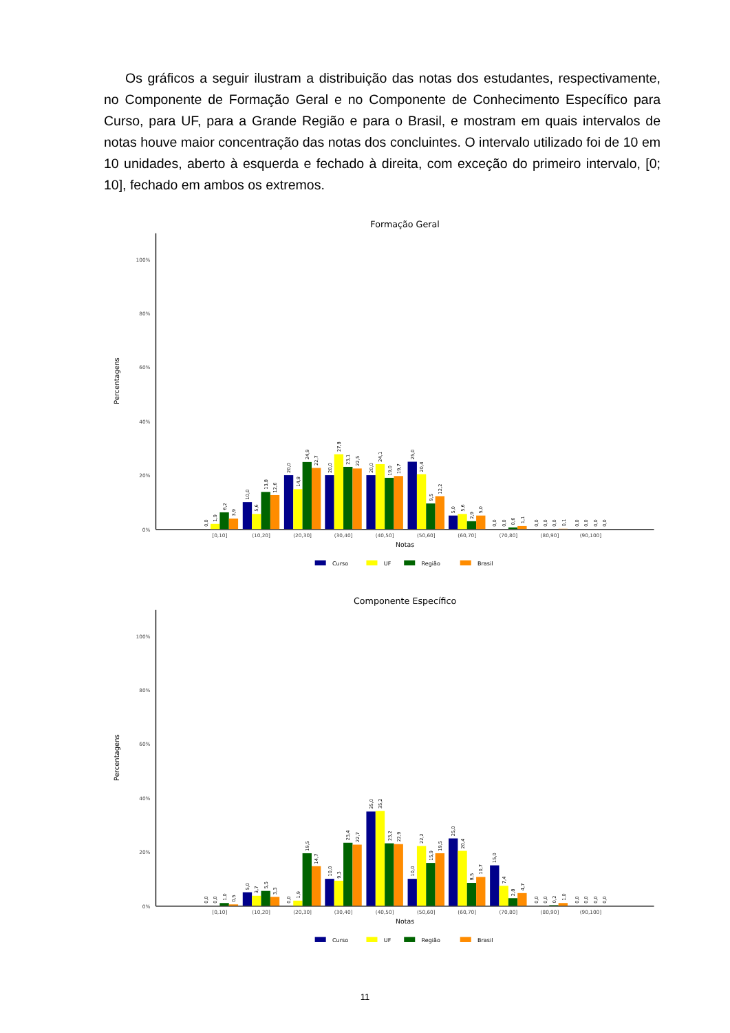Os gráficos a seguir ilustram a distribuição das notas dos estudantes, respectivamente, no Componente de Formação Geral e no Componente de Conhecimento Específico para Curso, para UF, para a Grande Região e para o Brasil, e mostram em quais intervalos de notas houve maior concentração das notas dos concluintes. O intervalo utilizado foi de 10 em 10 unidades, aberto à esquerda e fechado à direita, com exceção do primeiro intervalo, [0; 10], fechado em ambos os extremos.
Formação Geral
100%
80%
60%
40%
20%
0%
Percentagens
0,0
1,9
6,2
3,9
10,0
5,6
13,8
12,6
20,0
14,8
24,9
22,7
20,0
27,8
23,1
22,5
20,0
24,1
19,0
19,7
25,0
20,4
9,5
12,2
5,0
5,6
2,9
5,0
0,0
0,0
0,6
1,1
0,0
0,0
0,0
0,1
0,0
0,0
0,0
0,0
[0,10]
(10,20]
(20,30]
(30,40]
(40,50]
(50,60]
(60,70]
(70,80]
(80,90]
(90,100]
Notas
Curso
UF
Região
Brasil
Componente Específico
100%
80%
60%
40%
20%
0%
Percentagens
0,0
0,0
1,0
0,5
5,0
3,7
5,5
3,3
0,0
1,9
19,5
14,7
10,0
9,3
23,4
22,7
35,0
35,2
23,2
22,9
10,0
22,2
15,9
19,5
25,0
20,4
8,5
10,7
15,0
7,4
2,8
4,7
0,0
0,0
0,2
1,0
0,0
0,0
0,0
0,0
[0,10]
(10,20]
(20,30]
(30,40]
(40,50]
(50,60]
(60,70]
(70,80]
(80,90]
(90,100]
Notas
Curso
UF
Região
Brasil
11